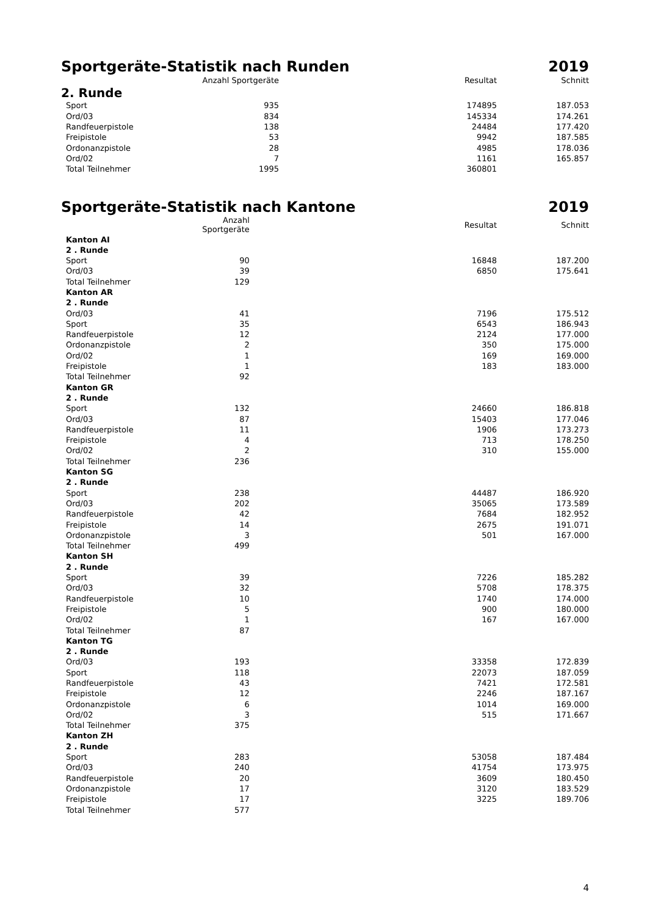Sportgeräte-Statistik nach Runden 2019
| | Anzahl Sportgeräte | Resultat | Schnitt |
| --- | --- | --- | --- |
2. Runde
| Sport | 935 | 174895 | 187.053 |
| Ord/03 | 834 | 145334 | 174.261 |
| Randfeuerpistole | 138 | 24484 | 177.420 |
| Freipistole | 53 | 9942 | 187.585 |
| Ordonanzpistole | 28 | 4985 | 178.036 |
| Ord/02 | 7 | 1161 | 165.857 |
| Total Teilnehmer | 1995 | 360801 | |
Sportgeräte-Statistik nach Kantone 2019
| | Anzahl Sportgeräte | Resultat | Schnitt |
| --- | --- | --- | --- |
| Kanton AI | | | |
| 2 . Runde | | | |
| Sport | 90 | 16848 | 187.200 |
| Ord/03 | 39 | 6850 | 175.641 |
| Total Teilnehmer | 129 | | |
| Kanton AR | | | |
| 2 . Runde | | | |
| Ord/03 | 41 | 7196 | 175.512 |
| Sport | 35 | 6543 | 186.943 |
| Randfeuerpistole | 12 | 2124 | 177.000 |
| Ordonanzpistole | 2 | 350 | 175.000 |
| Ord/02 | 1 | 169 | 169.000 |
| Freipistole | 1 | 183 | 183.000 |
| Total Teilnehmer | 92 | | |
| Kanton GR | | | |
| 2 . Runde | | | |
| Sport | 132 | 24660 | 186.818 |
| Ord/03 | 87 | 15403 | 177.046 |
| Randfeuerpistole | 11 | 1906 | 173.273 |
| Freipistole | 4 | 713 | 178.250 |
| Ord/02 | 2 | 310 | 155.000 |
| Total Teilnehmer | 236 | | |
| Kanton SG | | | |
| 2 . Runde | | | |
| Sport | 238 | 44487 | 186.920 |
| Ord/03 | 202 | 35065 | 173.589 |
| Randfeuerpistole | 42 | 7684 | 182.952 |
| Freipistole | 14 | 2675 | 191.071 |
| Ordonanzpistole | 3 | 501 | 167.000 |
| Total Teilnehmer | 499 | | |
| Kanton SH | | | |
| 2 . Runde | | | |
| Sport | 39 | 7226 | 185.282 |
| Ord/03 | 32 | 5708 | 178.375 |
| Randfeuerpistole | 10 | 1740 | 174.000 |
| Freipistole | 5 | 900 | 180.000 |
| Ord/02 | 1 | 167 | 167.000 |
| Total Teilnehmer | 87 | | |
| Kanton TG | | | |
| 2 . Runde | | | |
| Ord/03 | 193 | 33358 | 172.839 |
| Sport | 118 | 22073 | 187.059 |
| Randfeuerpistole | 43 | 7421 | 172.581 |
| Freipistole | 12 | 2246 | 187.167 |
| Ordonanzpistole | 6 | 1014 | 169.000 |
| Ord/02 | 3 | 515 | 171.667 |
| Total Teilnehmer | 375 | | |
| Kanton ZH | | | |
| 2 . Runde | | | |
| Sport | 283 | 53058 | 187.484 |
| Ord/03 | 240 | 41754 | 173.975 |
| Randfeuerpistole | 20 | 3609 | 180.450 |
| Ordonanzpistole | 17 | 3120 | 183.529 |
| Freipistole | 17 | 3225 | 189.706 |
| Total Teilnehmer | 577 | | |
4